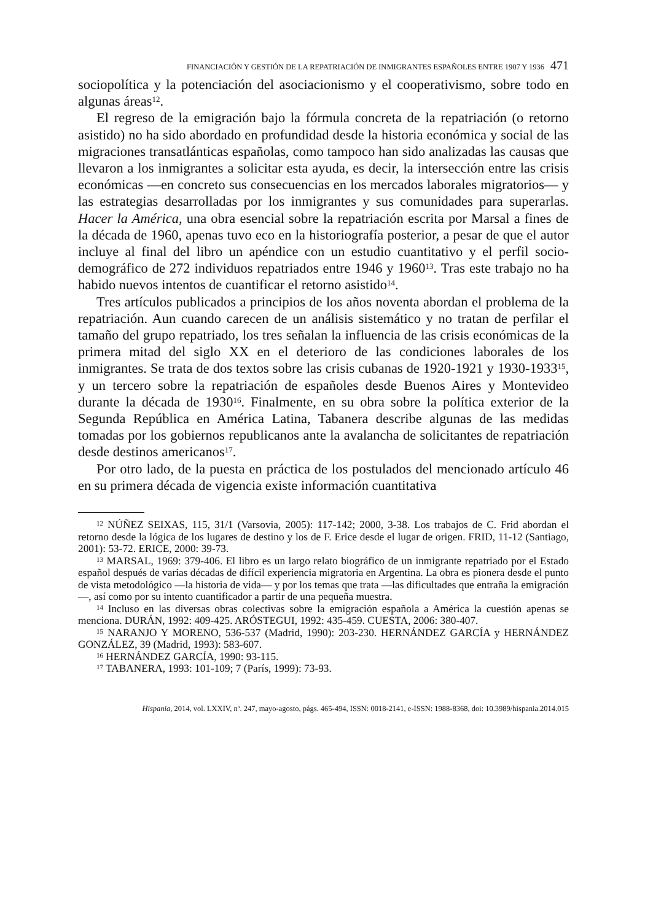FINANCIACIÓN Y GESTIÓN DE LA REPATRIACIÓN DE INMIGRANTES ESPAÑOLES ENTRE 1907 Y 1936 471
sociopolítica y la potenciación del asociacionismo y el cooperativismo, sobre todo en algunas áreas<sup>12</sup>.
El regreso de la emigración bajo la fórmula concreta de la repatriación (o retorno asistido) no ha sido abordado en profundidad desde la historia económica y social de las migraciones transatlánticas españolas, como tampoco han sido analizadas las causas que llevaron a los inmigrantes a solicitar esta ayuda, es decir, la intersección entre las crisis económicas —en concreto sus consecuencias en los mercados laborales migratorios— y las estrategias desarrolladas por los inmigrantes y sus comunidades para superarlas. Hacer la América, una obra esencial sobre la repatriación escrita por Marsal a fines de la década de 1960, apenas tuvo eco en la historiografía posterior, a pesar de que el autor incluye al final del libro un apéndice con un estudio cuantitativo y el perfil socio-demográfico de 272 individuos repatriados entre 1946 y 1960<sup>13</sup>. Tras este trabajo no ha habido nuevos intentos de cuantificar el retorno asistido<sup>14</sup>.
Tres artículos publicados a principios de los años noventa abordan el problema de la repatriación. Aun cuando carecen de un análisis sistemático y no tratan de perfilar el tamaño del grupo repatriado, los tres señalan la influencia de las crisis económicas de la primera mitad del siglo XX en el deterioro de las condiciones laborales de los inmigrantes. Se trata de dos textos sobre las crisis cubanas de 1920-1921 y 1930-1933<sup>15</sup>, y un tercero sobre la repatriación de españoles desde Buenos Aires y Montevideo durante la década de 1930<sup>16</sup>. Finalmente, en su obra sobre la política exterior de la Segunda República en América Latina, Tabanera describe algunas de las medidas tomadas por los gobiernos republicanos ante la avalancha de solicitantes de repatriación desde destinos americanos<sup>17</sup>.
Por otro lado, de la puesta en práctica de los postulados del mencionado artículo 46 en su primera década de vigencia existe información cuantitativa
<sup>12</sup> NÚÑEZ SEIXAS, 115, 31/1 (Varsovia, 2005): 117-142; 2000, 3-38. Los trabajos de C. Frid abordan el retorno desde la lógica de los lugares de destino y los de F. Erice desde el lugar de origen. FRID, 11-12 (Santiago, 2001): 53-72. ERICE, 2000: 39-73.
<sup>13</sup> MARSAL, 1969: 379-406. El libro es un largo relato biográfico de un inmigrante repatriado por el Estado español después de varias décadas de difícil experiencia migratoria en Argentina. La obra es pionera desde el punto de vista metodológico —la historia de vida— y por los temas que trata —las dificultades que entraña la emigración—, así como por su intento cuantificador a partir de una pequeña muestra.
<sup>14</sup> Incluso en las diversas obras colectivas sobre la emigración española a América la cuestión apenas se menciona. DURÁN, 1992: 409-425. ARÓSTEGUI, 1992: 435-459. CUESTA, 2006: 380-407.
<sup>15</sup> NARANJO Y MORENO, 536-537 (Madrid, 1990): 203-230. HERNÁNDEZ GARCÍA y HERNÁNDEZ GONZÁLEZ, 39 (Madrid, 1993): 583-607.
<sup>16</sup> HERNÁNDEZ GARCÍA, 1990: 93-115.
<sup>17</sup> TABANERA, 1993: 101-109; 7 (París, 1999): 73-93.
Hispania, 2014, vol. LXXIV, nº. 247, mayo-agosto, págs. 465-494, ISSN: 0018-2141, e-ISSN: 1988-8368, doi: 10.3989/hispania.2014.015